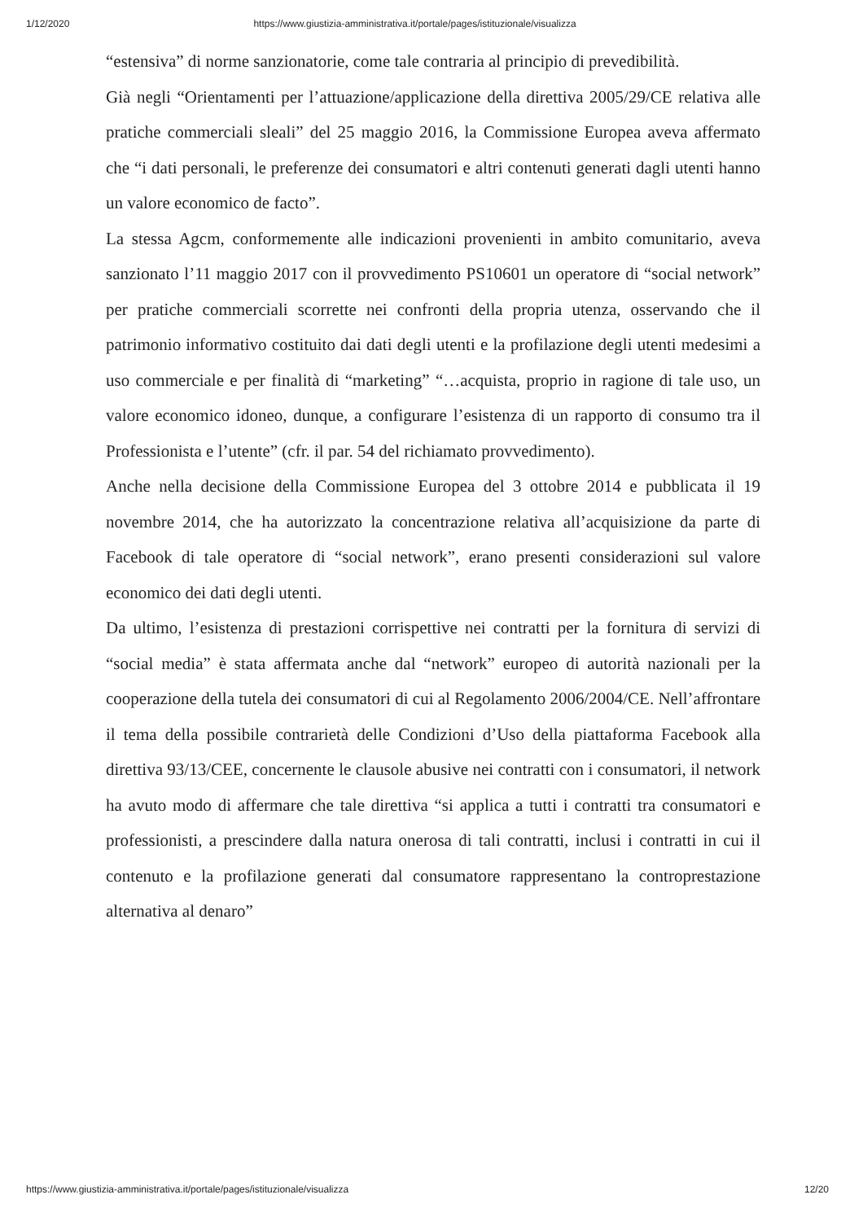1/12/2020 https://www.giustizia-amministrativa.it/portale/pages/istituzionale/visualizza
“estensiva” di norme sanzionatorie, come tale contraria al principio di prevedibilità.
Già negli “Orientamenti per l’attuazione/applicazione della direttiva 2005/29/CE relativa alle pratiche commerciali sleali” del 25 maggio 2016, la Commissione Europea aveva affermato che “i dati personali, le preferenze dei consumatori e altri contenuti generati dagli utenti hanno un valore economico de facto”.
La stessa Agcm, conformemente alle indicazioni provenienti in ambito comunitario, aveva sanzionato l’11 maggio 2017 con il provvedimento PS10601 un operatore di “social network” per pratiche commerciali scorrette nei confronti della propria utenza, osservando che il patrimonio informativo costituito dai dati degli utenti e la profilazione degli utenti medesimi a uso commerciale e per finalità di “marketing” “…acquista, proprio in ragione di tale uso, un valore economico idoneo, dunque, a configurare l’esistenza di un rapporto di consumo tra il Professionista e l’utente” (cfr. il par. 54 del richiamato provvedimento).
Anche nella decisione della Commissione Europea del 3 ottobre 2014 e pubblicata il 19 novembre 2014, che ha autorizzato la concentrazione relativa all’acquisizione da parte di Facebook di tale operatore di “social network”, erano presenti considerazioni sul valore economico dei dati degli utenti.
Da ultimo, l’esistenza di prestazioni corrispettive nei contratti per la fornitura di servizi di “social media” è stata affermata anche dal “network” europeo di autorità nazionali per la cooperazione della tutela dei consumatori di cui al Regolamento 2006/2004/CE. Nell’affrontare il tema della possibile contrarietà delle Condizioni d’Uso della piattaforma Facebook alla direttiva 93/13/CEE, concernente le clausole abusive nei contratti con i consumatori, il network ha avuto modo di affermare che tale direttiva “si applica a tutti i contratti tra consumatori e professionisti, a prescindere dalla natura onerosa di tali contratti, inclusi i contratti in cui il contenuto e la profilazione generati dal consumatore rappresentano la controprestazione alternativa al denaro”
https://www.giustizia-amministrativa.it/portale/pages/istituzionale/visualizza 12/20